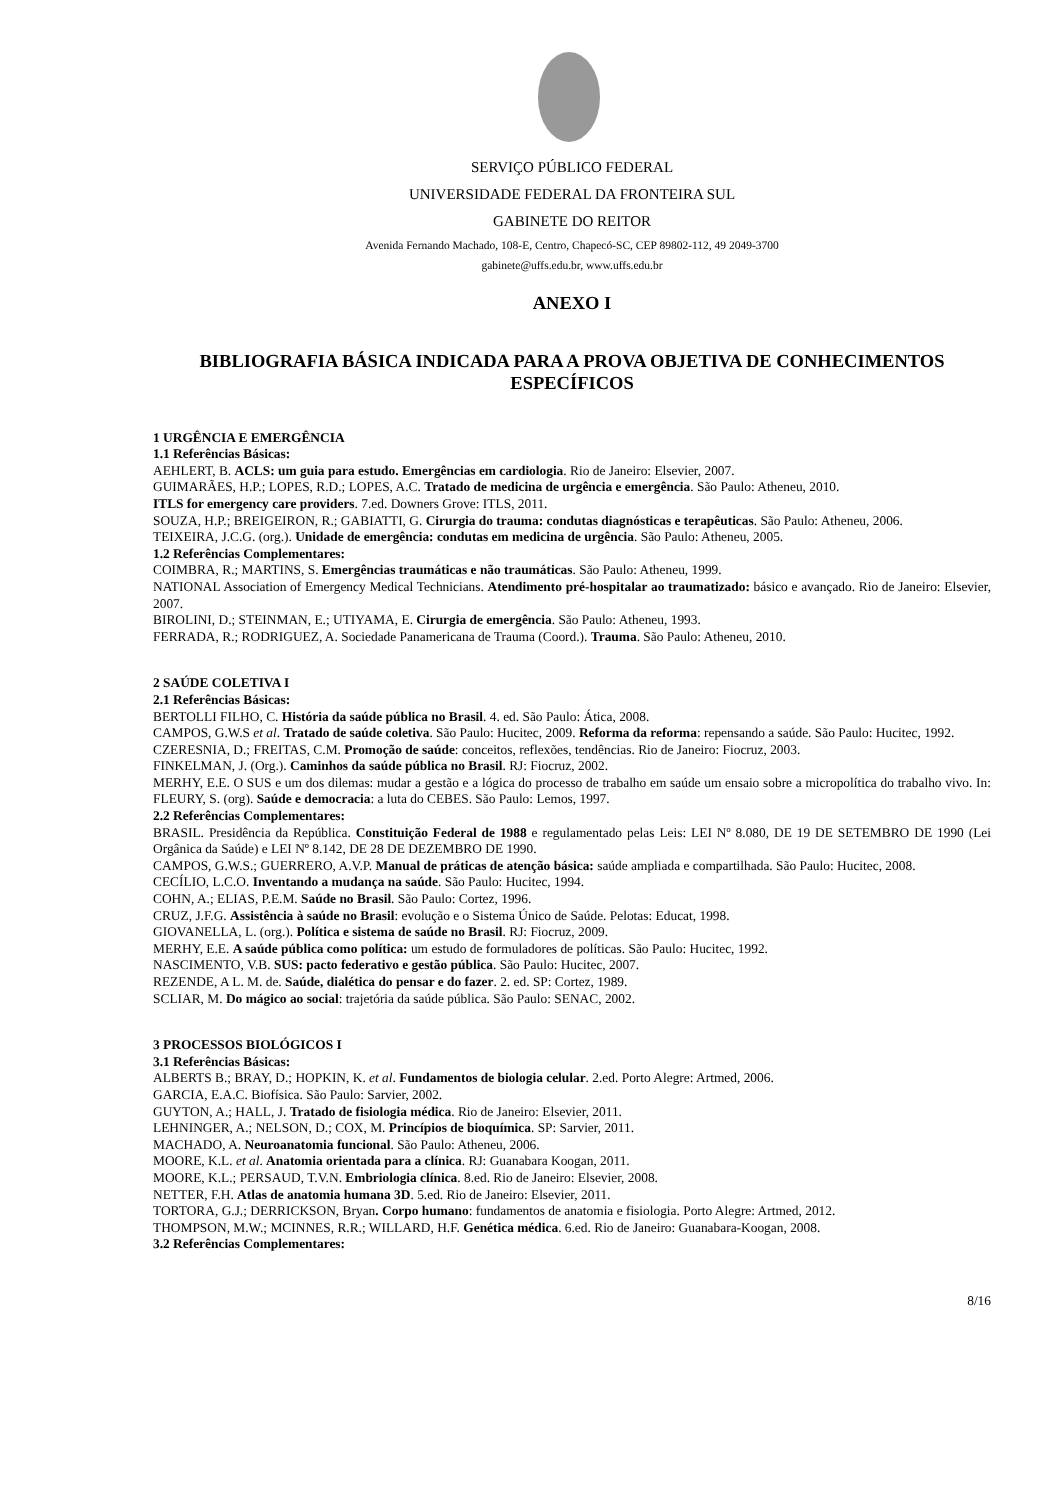SERVIÇO PÚBLICO FEDERAL
UNIVERSIDADE FEDERAL DA FRONTEIRA SUL
GABINETE DO REITOR
Avenida Fernando Machado, 108-E, Centro, Chapecó-SC, CEP 89802-112, 49 2049-3700
gabinete@uffs.edu.br, www.uffs.edu.br
ANEXO I
BIBLIOGRAFIA BÁSICA INDICADA PARA A PROVA OBJETIVA DE CONHECIMENTOS ESPECÍFICOS
1 URGÊNCIA E EMERGÊNCIA
1.1 Referências Básicas:
AEHLERT, B. ACLS: um guia para estudo. Emergências em cardiologia. Rio de Janeiro: Elsevier, 2007.
GUIMARÃES, H.P.; LOPES, R.D.; LOPES, A.C. Tratado de medicina de urgência e emergência. São Paulo: Atheneu, 2010.
ITLS for emergency care providers. 7.ed. Downers Grove: ITLS, 2011.
SOUZA, H.P.; BREIGEIRON, R.; GABIATTI, G. Cirurgia do trauma: condutas diagnósticas e terapêuticas. São Paulo: Atheneu, 2006.
TEIXEIRA, J.C.G. (org.). Unidade de emergência: condutas em medicina de urgência. São Paulo: Atheneu, 2005.
1.2 Referências Complementares:
COIMBRA, R.; MARTINS, S. Emergências traumáticas e não traumáticas. São Paulo: Atheneu, 1999.
NATIONAL Association of Emergency Medical Technicians. Atendimento pré-hospitalar ao traumatizado: básico e avançado. Rio de Janeiro: Elsevier, 2007.
BIROLINI, D.; STEINMAN, E.; UTIYAMA, E. Cirurgia de emergência. São Paulo: Atheneu, 1993.
FERRADA, R.; RODRIGUEZ, A. Sociedade Panamericana de Trauma (Coord.). Trauma. São Paulo: Atheneu, 2010.
2 SAÚDE COLETIVA I
2.1 Referências Básicas:
BERTOLLI FILHO, C. História da saúde pública no Brasil. 4. ed. São Paulo: Ática, 2008.
CAMPOS, G.W.S et al. Tratado de saúde coletiva. São Paulo: Hucitec, 2009. Reforma da reforma: repensando a saúde. São Paulo: Hucitec, 1992.
CZERESNIA, D.; FREITAS, C.M. Promoção de saúde: conceitos, reflexões, tendências. Rio de Janeiro: Fiocruz, 2003.
FINKELMAN, J. (Org.). Caminhos da saúde pública no Brasil. RJ: Fiocruz, 2002.
MERHY, E.E. O SUS e um dos dilemas: mudar a gestão e a lógica do processo de trabalho em saúde um ensaio sobre a micropolítica do trabalho vivo. In: FLEURY, S. (org). Saúde e democracia: a luta do CEBES. São Paulo: Lemos, 1997.
2.2 Referências Complementares:
BRASIL. Presidência da República. Constituição Federal de 1988 e regulamentado pelas Leis: LEI Nº 8.080, DE 19 DE SETEMBRO DE 1990 (Lei Orgânica da Saúde) e LEI Nº 8.142, DE 28 DE DEZEMBRO DE 1990.
CAMPOS, G.W.S.; GUERRERO, A.V.P. Manual de práticas de atenção básica: saúde ampliada e compartilhada. São Paulo: Hucitec, 2008.
CECÍLIO, L.C.O. Inventando a mudança na saúde. São Paulo: Hucitec, 1994.
COHN, A.; ELIAS, P.E.M. Saúde no Brasil. São Paulo: Cortez, 1996.
CRUZ, J.F.G. Assistência à saúde no Brasil: evolução e o Sistema Único de Saúde. Pelotas: Educat, 1998.
GIOVANELLA, L. (org.). Política e sistema de saúde no Brasil. RJ: Fiocruz, 2009.
MERHY, E.E. A saúde pública como política: um estudo de formuladores de políticas. São Paulo: Hucitec, 1992.
NASCIMENTO, V.B. SUS: pacto federativo e gestão pública. São Paulo: Hucitec, 2007.
REZENDE, A L. M. de. Saúde, dialética do pensar e do fazer. 2. ed. SP: Cortez, 1989.
SCLIAR, M. Do mágico ao social: trajetória da saúde pública. São Paulo: SENAC, 2002.
3 PROCESSOS BIOLÓGICOS I
3.1 Referências Básicas:
ALBERTS B.; BRAY, D.; HOPKIN, K. et al. Fundamentos de biologia celular. 2.ed. Porto Alegre: Artmed, 2006.
GARCIA, E.A.C. Biofísica. São Paulo: Sarvier, 2002.
GUYTON, A.; HALL, J. Tratado de fisiologia médica. Rio de Janeiro: Elsevier, 2011.
LEHNINGER, A.; NELSON, D.; COX, M. Princípios de bioquímica. SP: Sarvier, 2011.
MACHADO, A. Neuroanatomia funcional. São Paulo: Atheneu, 2006.
MOORE, K.L. et al. Anatomia orientada para a clínica. RJ: Guanabara Koogan, 2011.
MOORE, K.L.; PERSAUD, T.V.N. Embriologia clínica. 8.ed. Rio de Janeiro: Elsevier, 2008.
NETTER, F.H. Atlas de anatomia humana 3D. 5.ed. Rio de Janeiro: Elsevier, 2011.
TORTORA, G.J.; DERRICKSON, Bryan. Corpo humano: fundamentos de anatomia e fisiologia. Porto Alegre: Artmed, 2012.
THOMPSON, M.W.; MCINNES, R.R.; WILLARD, H.F. Genética médica. 6.ed. Rio de Janeiro: Guanabara-Koogan, 2008.
3.2 Referências Complementares:
8/16